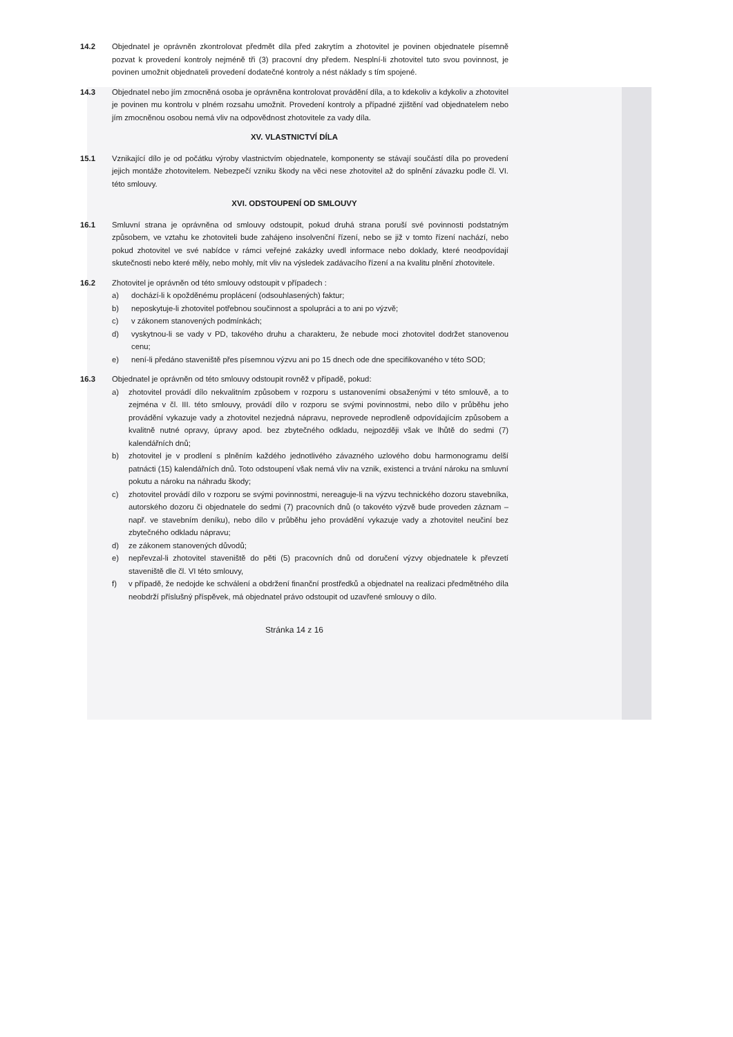14.2 Objednatel je oprávněn zkontrolovat předmět díla před zakrytím a zhotovitel je povinen objednatele písemně pozvat k provedení kontroly nejméně tři (3) pracovní dny předem. Nesplní-li zhotovitel tuto svou povinnost, je povinen umožnit objednateli provedení dodatečné kontroly a nést náklady s tím spojené.
14.3 Objednatel nebo jím zmocněná osoba je oprávněna kontrolovat provádění díla, a to kdekoliv a kdykoliv a zhotovitel je povinen mu kontrolu v plném rozsahu umožnit. Provedení kontroly a případné zjištění vad objednatelem nebo jím zmocněnou osobou nemá vliv na odpovědnost zhotovitele za vady díla.
XV. VLASTNICTVÍ DÍLA
15.1 Vznikající dílo je od počátku výroby vlastnictvím objednatele, komponenty se stávají součástí díla po provedení jejich montáže zhotovitelem. Nebezpečí vzniku škody na věci nese zhotovitel až do splnění závazku podle čl. VI. této smlouvy.
XVI. ODSTOUPENÍ OD SMLOUVY
16.1 Smluvní strana je oprávněna od smlouvy odstoupit, pokud druhá strana poruší své povinnosti podstatným způsobem, ve vztahu ke zhotoviteli bude zahájeno insolvenční řízení, nebo se již v tomto řízení nachází, nebo pokud zhotovitel ve své nabídce v rámci veřejné zakázky uvedl informace nebo doklady, které neodpovídají skutečnosti nebo které měly, nebo mohly, mít vliv na výsledek zadávacího řízení a na kvalitu plnění zhotovitele.
16.2 Zhotovitel je oprávněn od této smlouvy odstoupit v případech :
a) dochází-li k opožděnému proplácení (odsouhlasených) faktur;
b) neposkytuje-li zhotovitel potřebnou součinnost a spolupráci a to ani po výzvě;
c) v zákonem stanovených podmínkách;
d) vyskytnou-li se vady v PD, takového druhu a charakteru, že nebude moci zhotovitel dodržet stanovenou cenu;
e) není-li předáno staveniště přes písemnou výzvu ani po 15 dnech ode dne specifikovaného v této SOD;
16.3 Objednatel je oprávněn od této smlouvy odstoupit rovněž v případě, pokud:
a) zhotovitel provádí dílo nekvalitním způsobem v rozporu s ustanoveními obsaženými v této smlouvě, a to zejména v čl. III. této smlouvy, provádí dílo v rozporu se svými povinnostmi, nebo dílo v průběhu jeho provádění vykazuje vady a zhotovitel nezjedná nápravu, neprovede neprodleně odpovídajícím způsobem a kvalitně nutné opravy, úpravy apod. bez zbytečného odkladu, nejpozději však ve lhůtě do sedmi (7) kalendářních dnů;
b) zhotovitel je v prodlení s plněním každého jednotlivého závazného uzlového dobu harmonogramu delší patnácti (15) kalendářních dnů. Toto odstoupení však nemá vliv na vznik, existenci a trvání nároku na smluvní pokutu a nároku na náhradu škody;
c) zhotovitel provádí dílo v rozporu se svými povinnostmi, nereaguje-li na výzvu technického dozoru stavebníka, autorského dozoru či objednatele do sedmi (7) pracovních dnů (o takovéto výzvě bude proveden záznam – např. ve stavebním deníku), nebo dílo v průběhu jeho provádění vykazuje vady a zhotovitel neučiní bez zbytečného odkladu nápravu;
d) ze zákonem stanovených důvodů;
e) nepřevzal-li zhotovitel staveniště do pěti (5) pracovních dnů od doručení výzvy objednatele k převzetí staveniště dle čl. VI této smlouvy,
f) v případě, že nedojde ke schválení a obdržení finanční prostředků a objednatel na realizaci předmětného díla neobdrží příslušný příspěvek, má objednatel právo odstoupit od uzavřené smlouvy o dílo.
Stránka 14 z 16